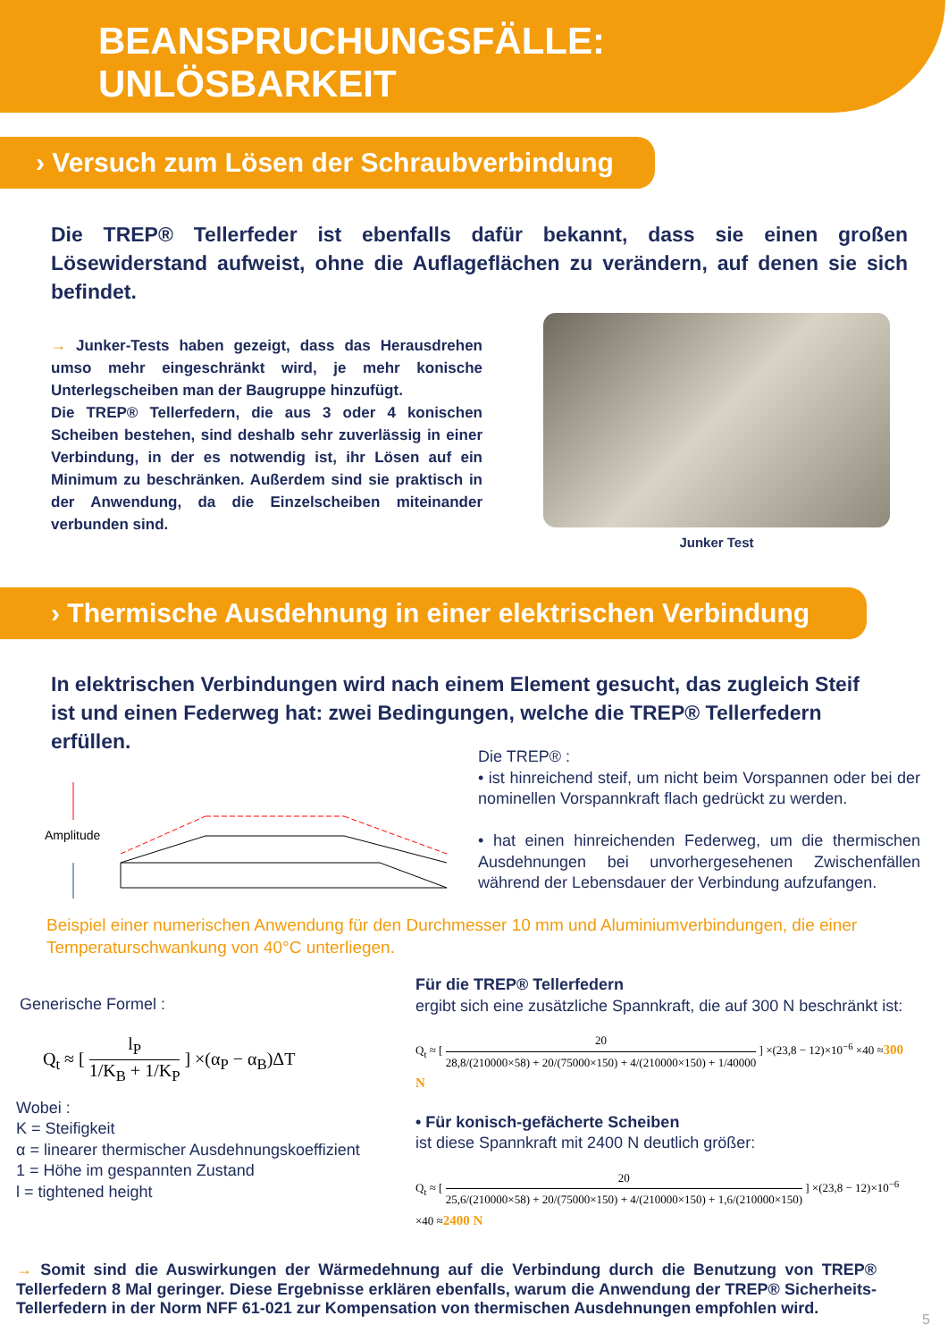BEANSPRUCHUNGSFÄLLE:
UNLÖSBARKEIT
› Versuch zum Lösen der Schraubverbindung
Die TREP® Tellerfeder ist ebenfalls dafür bekannt, dass sie einen großen Lösewiderstand aufweist, ohne die Auflageflächen zu verändern, auf denen sie sich befindet.
→ Junker-Tests haben gezeigt, dass das Herausdrehen umso mehr eingeschränkt wird, je mehr konische Unterlegscheiben man der Baugruppe hinzufügt.
Die TREP® Tellerfedern, die aus 3 oder 4 konischen Scheiben bestehen, sind deshalb sehr zuverlässig in einer Verbindung, in der es notwendig ist, ihr Lösen auf ein Minimum zu beschränken. Außerdem sind sie praktisch in der Anwendung, da die Einzelscheiben miteinander verbunden sind.
Junker Test
› Thermische Ausdehnung in einer elektrischen Verbindung
In elektrischen Verbindungen wird nach einem Element gesucht, das zugleich Steif ist und einen Federweg hat: zwei Bedingungen, welche die TREP® Tellerfedern erfüllen.
Amplitude
Die TREP® :
• ist hinreichend steif, um nicht beim Vorspannen oder bei der nominellen Vorspannkraft flach gedrückt zu werden.
• hat einen hinreichenden Federweg, um die thermischen Ausdehnungen bei unvorhergesehenen Zwischenfällen während der Lebensdauer der Verbindung aufzufangen.
Beispiel einer numerischen Anwendung für den Durchmesser 10 mm und Aluminiumverbindungen, die einer Temperaturschwankung von 40°C unterliegen.
Generische Formel :
Q<sub>t</sub> ≈ [ l<sub>P</sub> 1/K<sub>B</sub> + 1/K<sub>P</sub> ] ×(α<sub>P</sub> − α<sub>B</sub>)ΔT
Wobei :
K = Steifigkeit
α = linearer thermischer Ausdehnungskoeffizient
1 = Höhe im gespannten Zustand
l = tightened height
Für die TREP® Tellerfedern
ergibt sich eine zusätzliche Spannkraft, die auf 300 N beschränkt ist:
Q<sub>t</sub> ≈ [ 20 28,8/(210000×58) + 20/(75000×150) + 4/(210000×150) + 1/40000 ] ×(23,8 − 12)×10<sup>−6</sup> ×40 ≈300 N
• Für konisch-gefächerte Scheiben
ist diese Spannkraft mit 2400 N deutlich größer:
Q<sub>t</sub> ≈ [ 20 25,6/(210000×58) + 20/(75000×150) + 4/(210000×150) + 1,6/(210000×150) ] ×(23,8 − 12)×10<sup>−6</sup> ×40 ≈2400 N
→ Somit sind die Auswirkungen der Wärmedehnung auf die Verbindung durch die Benutzung von TREP® Tellerfedern 8 Mal geringer. Diese Ergebnisse erklären ebenfalls, warum die Anwendung der TREP® Sicherheits-Tellerfedern in der Norm NFF 61-021 zur Kompensation von thermischen Ausdehnungen empfohlen wird.
5